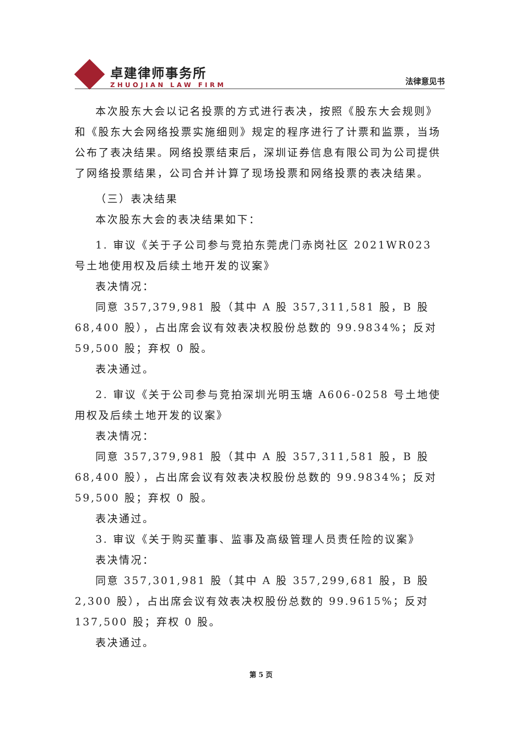卓建律师事务所
ZHUOJIAN LAW FIRM
法律意见书
本次股东大会以记名投票的方式进行表决，按照《股东大会规则》和《股东大会网络投票实施细则》规定的程序进行了计票和监票，当场公布了表决结果。网络投票结束后，深圳证券信息有限公司为公司提供了网络投票结果，公司合并计算了现场投票和网络投票的表决结果。
（三）表决结果
本次股东大会的表决结果如下：
1. 审议《关于子公司参与竞拍东莞虎门赤岗社区 2021WR023 号土地使用权及后续土地开发的议案》
表决情况：
同意 357,379,981 股（其中 A 股 357,311,581 股，B 股 68,400 股），占出席会议有效表决权股份总数的 99.9834%；反对 59,500 股；弃权 0 股。
表决通过。
2. 审议《关于公司参与竞拍深圳光明玉塘 A606-0258 号土地使用权及后续土地开发的议案》
表决情况：
同意 357,379,981 股（其中 A 股 357,311,581 股，B 股 68,400 股），占出席会议有效表决权股份总数的 99.9834%；反对 59,500 股；弃权 0 股。
表决通过。
3. 审议《关于购买董事、监事及高级管理人员责任险的议案》
表决情况：
同意 357,301,981 股（其中 A 股 357,299,681 股，B 股 2,300 股），占出席会议有效表决权股份总数的 99.9615%；反对 137,500 股；弃权 0 股。
表决通过。
第 5 页